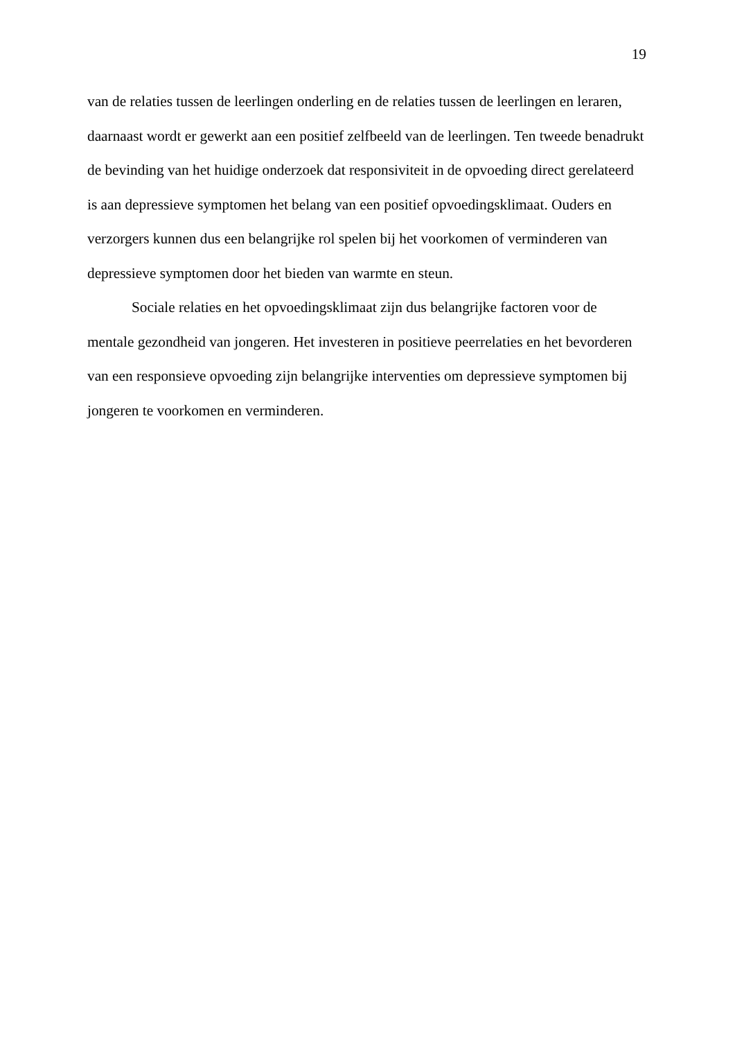19
van de relaties tussen de leerlingen onderling en de relaties tussen de leerlingen en leraren,
daarnaast wordt er gewerkt aan een positief zelfbeeld van de leerlingen. Ten tweede benadrukt
de bevinding van het huidige onderzoek dat responsiviteit in de opvoeding direct gerelateerd
is aan depressieve symptomen het belang van een positief opvoedingsklimaat. Ouders en
verzorgers kunnen dus een belangrijke rol spelen bij het voorkomen of verminderen van
depressieve symptomen door het bieden van warmte en steun.
Sociale relaties en het opvoedingsklimaat zijn dus belangrijke factoren voor de
mentale gezondheid van jongeren. Het investeren in positieve peerrelaties en het bevorderen
van een responsieve opvoeding zijn belangrijke interventies om depressieve symptomen bij
jongeren te voorkomen en verminderen.